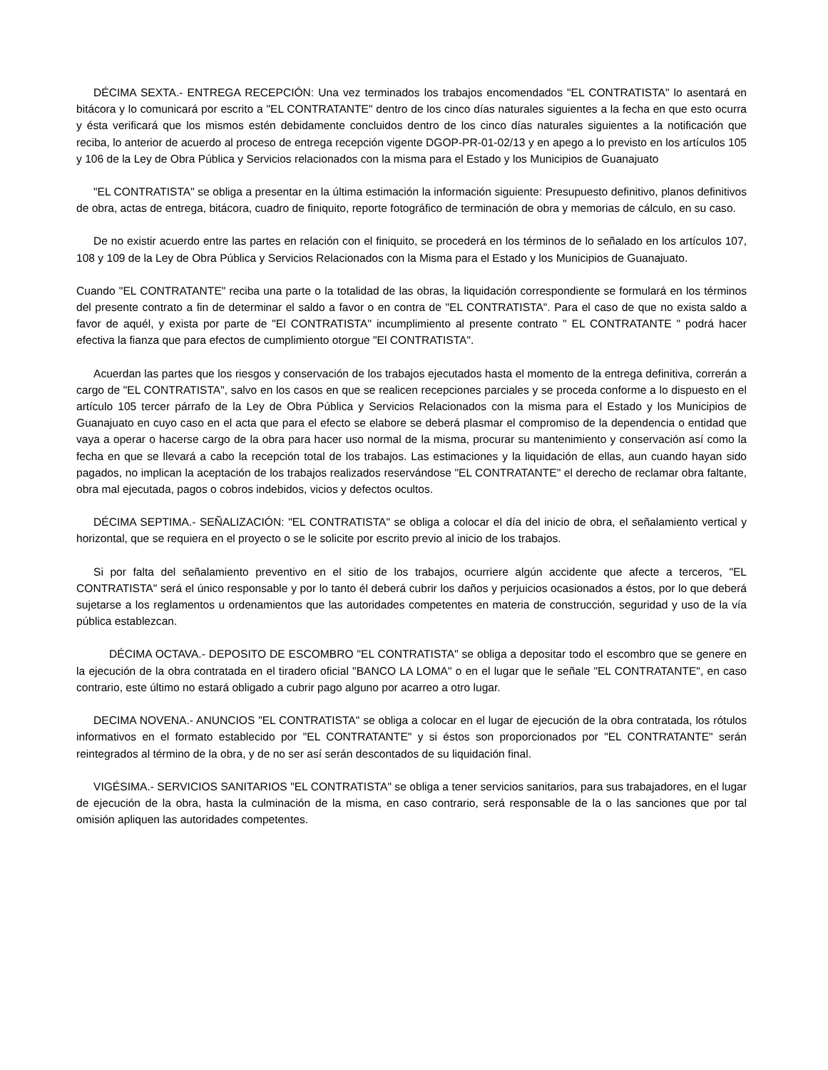DÉCIMA SEXTA.- ENTREGA RECEPCIÓN: Una vez terminados los trabajos encomendados "EL CONTRATISTA" lo asentará en bitácora y lo comunicará por escrito a "EL CONTRATANTE" dentro de los cinco días naturales siguientes a la fecha en que esto ocurra y ésta verificará que los mismos estén debidamente concluidos dentro de los cinco días naturales siguientes a la notificación que reciba, lo anterior de acuerdo al proceso de entrega recepción vigente DGOP-PR-01-02/13 y en apego a lo previsto en los artículos 105 y 106 de la Ley de Obra Pública y Servicios relacionados con la misma para el Estado y los Municipios de Guanajuato
"EL CONTRATISTA" se obliga a presentar en la última estimación la información siguiente: Presupuesto definitivo, planos definitivos de obra, actas de entrega, bitácora, cuadro de finiquito, reporte fotográfico de terminación de obra y memorias de cálculo, en su caso.
De no existir acuerdo entre las partes en relación con el finiquito, se procederá en los términos de lo señalado en los artículos 107, 108 y 109 de la Ley de Obra Pública y Servicios Relacionados con la Misma para el Estado y los Municipios de Guanajuato.
Cuando "EL CONTRATANTE" reciba una parte o la totalidad de las obras, la liquidación correspondiente se formulará en los términos del presente contrato a fin de determinar el saldo a favor o en contra de "EL CONTRATISTA". Para el caso de que no exista saldo a favor de aquél, y exista por parte de "El CONTRATISTA" incumplimiento al presente contrato " EL CONTRATANTE " podrá hacer efectiva la fianza que para efectos de cumplimiento otorgue "El CONTRATISTA".
Acuerdan las partes que los riesgos y conservación de los trabajos ejecutados hasta el momento de la entrega definitiva, correrán a cargo de "EL CONTRATISTA", salvo en los casos en que se realicen recepciones parciales y se proceda conforme a lo dispuesto en el artículo 105 tercer párrafo de la Ley de Obra Pública y Servicios Relacionados con la misma para el Estado y los Municipios de Guanajuato en cuyo caso en el acta que para el efecto se elabore se deberá plasmar el compromiso de la dependencia o entidad que vaya a operar o hacerse cargo de la obra para hacer uso normal de la misma, procurar su mantenimiento y conservación así como la fecha en que se llevará a cabo la recepción total de los trabajos. Las estimaciones y la liquidación de ellas, aun cuando hayan sido pagados, no implican la aceptación de los trabajos realizados reservándose "EL CONTRATANTE" el derecho de reclamar obra faltante, obra mal ejecutada, pagos o cobros indebidos, vicios y defectos ocultos.
DÉCIMA SEPTIMA.- SEÑALIZACIÓN: "EL CONTRATISTA" se obliga a colocar el día del inicio de obra, el señalamiento vertical y horizontal, que se requiera en el proyecto o se le solicite por escrito previo al inicio de los trabajos.
Si por falta del señalamiento preventivo en el sitio de los trabajos, ocurriere algún accidente que afecte a terceros, "EL CONTRATISTA" será el único responsable y por lo tanto él deberá cubrir los daños y perjuicios ocasionados a éstos, por lo que deberá sujetarse a los reglamentos u ordenamientos que las autoridades competentes en materia de construcción, seguridad y uso de la vía pública establezcan.
DÉCIMA OCTAVA.- DEPOSITO DE ESCOMBRO "EL CONTRATISTA" se obliga a depositar todo el escombro que se genere en la ejecución de la obra contratada en el tiradero oficial "BANCO LA LOMA" o en el lugar que le señale "EL CONTRATANTE", en caso contrario, este último no estará obligado a cubrir pago alguno por acarreo a otro lugar.
DECIMA NOVENA.- ANUNCIOS "EL CONTRATISTA" se obliga a colocar en el lugar de ejecución de la obra contratada, los rótulos informativos en el formato establecido por "EL CONTRATANTE" y si éstos son proporcionados por "EL CONTRATANTE" serán reintegrados al término de la obra, y de no ser así serán descontados de su liquidación final.
VIGÉSIMA.- SERVICIOS SANITARIOS "EL CONTRATISTA" se obliga a tener servicios sanitarios, para sus trabajadores, en el lugar de ejecución de la obra, hasta la culminación de la misma, en caso contrario, será responsable de la o las sanciones que por tal omisión apliquen las autoridades competentes.